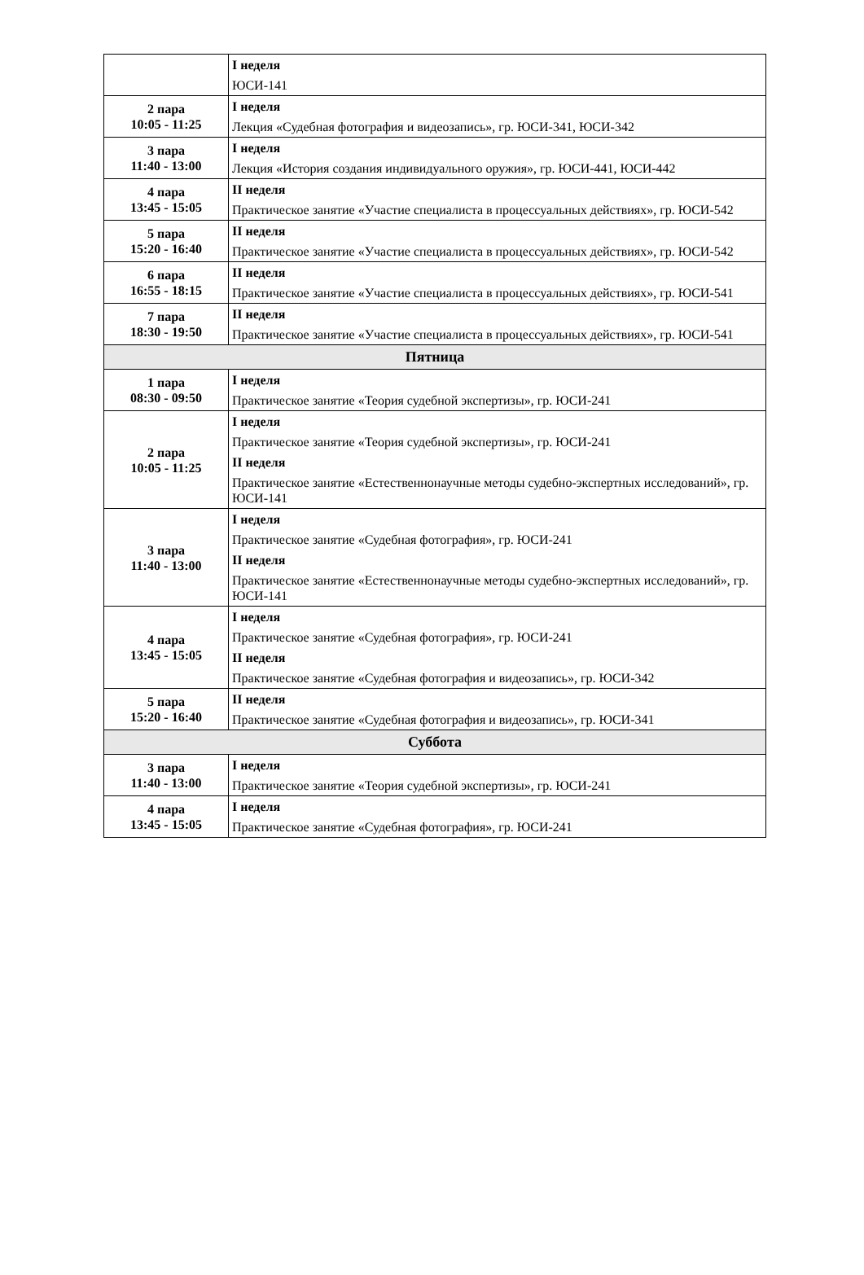| | I неделя ЮСИ-141 |
| 2 пара 10:05 - 11:25 | I неделя Лекция «Судебная фотография и видеозапись», гр. ЮСИ-341, ЮСИ-342 |
| 3 пара 11:40 - 13:00 | I неделя Лекция «История создания индивидуального оружия», гр. ЮСИ-441, ЮСИ-442 |
| 4 пара 13:45 - 15:05 | II неделя Практическое занятие «Участие специалиста в процессуальных действиях», гр. ЮСИ-542 |
| 5 пара 15:20 - 16:40 | II неделя Практическое занятие «Участие специалиста в процессуальных действиях», гр. ЮСИ-542 |
| 6 пара 16:55 - 18:15 | II неделя Практическое занятие «Участие специалиста в процессуальных действиях», гр. ЮСИ-541 |
| 7 пара 18:30 - 19:50 | II неделя Практическое занятие «Участие специалиста в процессуальных действиях», гр. ЮСИ-541 |
| Пятница | |
| 1 пара 08:30 - 09:50 | I неделя Практическое занятие «Теория судебной экспертизы», гр. ЮСИ-241 |
| 2 пара 10:05 - 11:25 | I неделя Практическое занятие «Теория судебной экспертизы», гр. ЮСИ-241 II неделя Практическое занятие «Естественнонаучные методы судебно-экспертных исследований», гр. ЮСИ-141 |
| 3 пара 11:40 - 13:00 | I неделя Практическое занятие «Судебная фотография», гр. ЮСИ-241 II неделя Практическое занятие «Естественнонаучные методы судебно-экспертных исследований», гр. ЮСИ-141 |
| 4 пара 13:45 - 15:05 | I неделя Практическое занятие «Судебная фотография», гр. ЮСИ-241 II неделя Практическое занятие «Судебная фотография и видеозапись», гр. ЮСИ-342 |
| 5 пара 15:20 - 16:40 | II неделя Практическое занятие «Судебная фотография и видеозапись», гр. ЮСИ-341 |
| Суббота | |
| 3 пара 11:40 - 13:00 | I неделя Практическое занятие «Теория судебной экспертизы», гр. ЮСИ-241 |
| 4 пара 13:45 - 15:05 | I неделя Практическое занятие «Судебная фотография», гр. ЮСИ-241 |